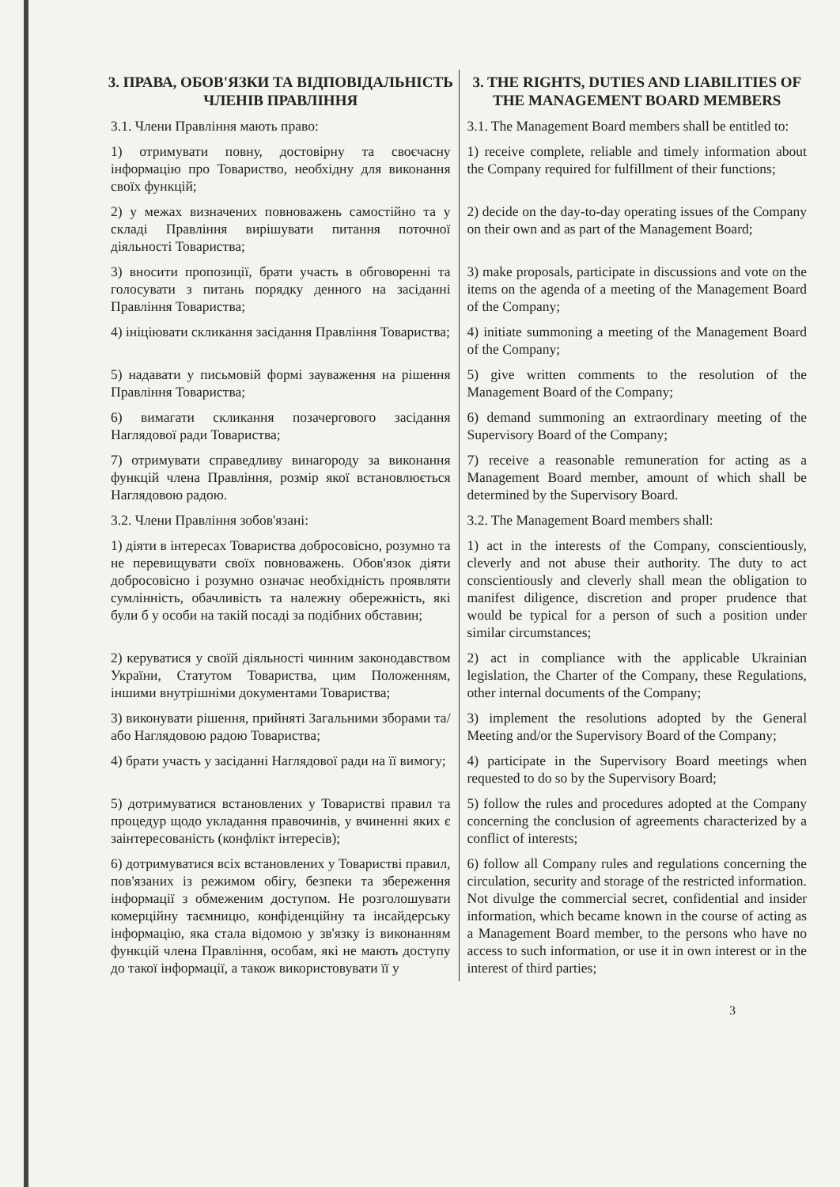| 3. ПРАВА, ОБОВ'ЯЗКИ ТА ВІДПОВІДАЛЬНІСТЬ ЧЛЕНІВ ПРАВЛІННЯ | 3. THE RIGHTS, DUTIES AND LIABILITIES OF THE MANAGEMENT BOARD MEMBERS |
| --- | --- |
| 3.1. Члени Правління мають право: | 3.1. The Management Board members shall be entitled to: |
| 1) отримувати повну, достовірну та своєчасну інформацію про Товариство, необхідну для виконання своїх функцій; | 1) receive complete, reliable and timely information about the Company required for fulfillment of their functions; |
| 2) у межах визначених повноважень самостійно та у складі Правління вирішувати питання поточної діяльності Товариства; | 2) decide on the day-to-day operating issues of the Company on their own and as part of the Management Board; |
| 3) вносити пропозиції, брати участь в обговоренні та голосувати з питань порядку денного на засіданні Правління Товариства; | 3) make proposals, participate in discussions and vote on the items on the agenda of a meeting of the Management Board of the Company; |
| 4) ініціювати скликання засідання Правління Товариства; | 4) initiate summoning a meeting of the Management Board of the Company; |
| 5) надавати у письмовій формі зауваження на рішення Правління Товариства; | 5) give written comments to the resolution of the Management Board of the Company; |
| 6) вимагати скликання позачергового засідання Наглядової ради Товариства; | 6) demand summoning an extraordinary meeting of the Supervisory Board of the Company; |
| 7) отримувати справедливу винагороду за виконання функцій члена Правління, розмір якої встановлюється Наглядовою радою. | 7) receive a reasonable remuneration for acting as a Management Board member, amount of which shall be determined by the Supervisory Board. |
| 3.2. Члени Правління зобов'язані: | 3.2. The Management Board members shall: |
| 1) діяти в інтересах Товариства добросовісно, розумно та не перевищувати своїх повноважень. Обов'язок діяти добросовісно і розумно означає необхідність проявляти сумлінність, обачливість та належну обережність, які були б у особи на такій посаді за подібних обставин; | 1) act in the interests of the Company, conscientiously, cleverly and not abuse their authority. The duty to act conscientiously and cleverly shall mean the obligation to manifest diligence, discretion and proper prudence that would be typical for a person of such a position under similar circumstances; |
| 2) керуватися у своїй діяльності чинним законодавством України, Статутом Товариства, цим Положенням, іншими внутрішніми документами Товариства; | 2) act in compliance with the applicable Ukrainian legislation, the Charter of the Company, these Regulations, other internal documents of the Company; |
| 3) виконувати рішення, прийняті Загальними зборами та/або Наглядовою радою Товариства; | 3) implement the resolutions adopted by the General Meeting and/or the Supervisory Board of the Company; |
| 4) брати участь у засіданні Наглядової ради на її вимогу; | 4) participate in the Supervisory Board meetings when requested to do so by the Supervisory Board; |
| 5) дотримуватися встановлених у Товаристві правил та процедур щодо укладання правочинів, у вчиненні яких є заінтересованість (конфлікт інтересів); | 5) follow the rules and procedures adopted at the Company concerning the conclusion of agreements characterized by a conflict of interests; |
| 6) дотримуватися всіх встановлених у Товаристві правил, пов'язаних із режимом обігу, безпеки та збереження інформації з обмеженим доступом. Не розголошувати комерційну таємницю, конфіденційну та інсайдерську інформацію, яка стала відомою у зв'язку із виконанням функцій члена Правління, особам, які не мають доступу до такої інформації, а також використовувати її у | 6) follow all Company rules and regulations concerning the circulation, security and storage of the restricted information. Not divulge the commercial secret, confidential and insider information, which became known in the course of acting as a Management Board member, to the persons who have no access to such information, or use it in own interest or in the interest of third parties; |
3